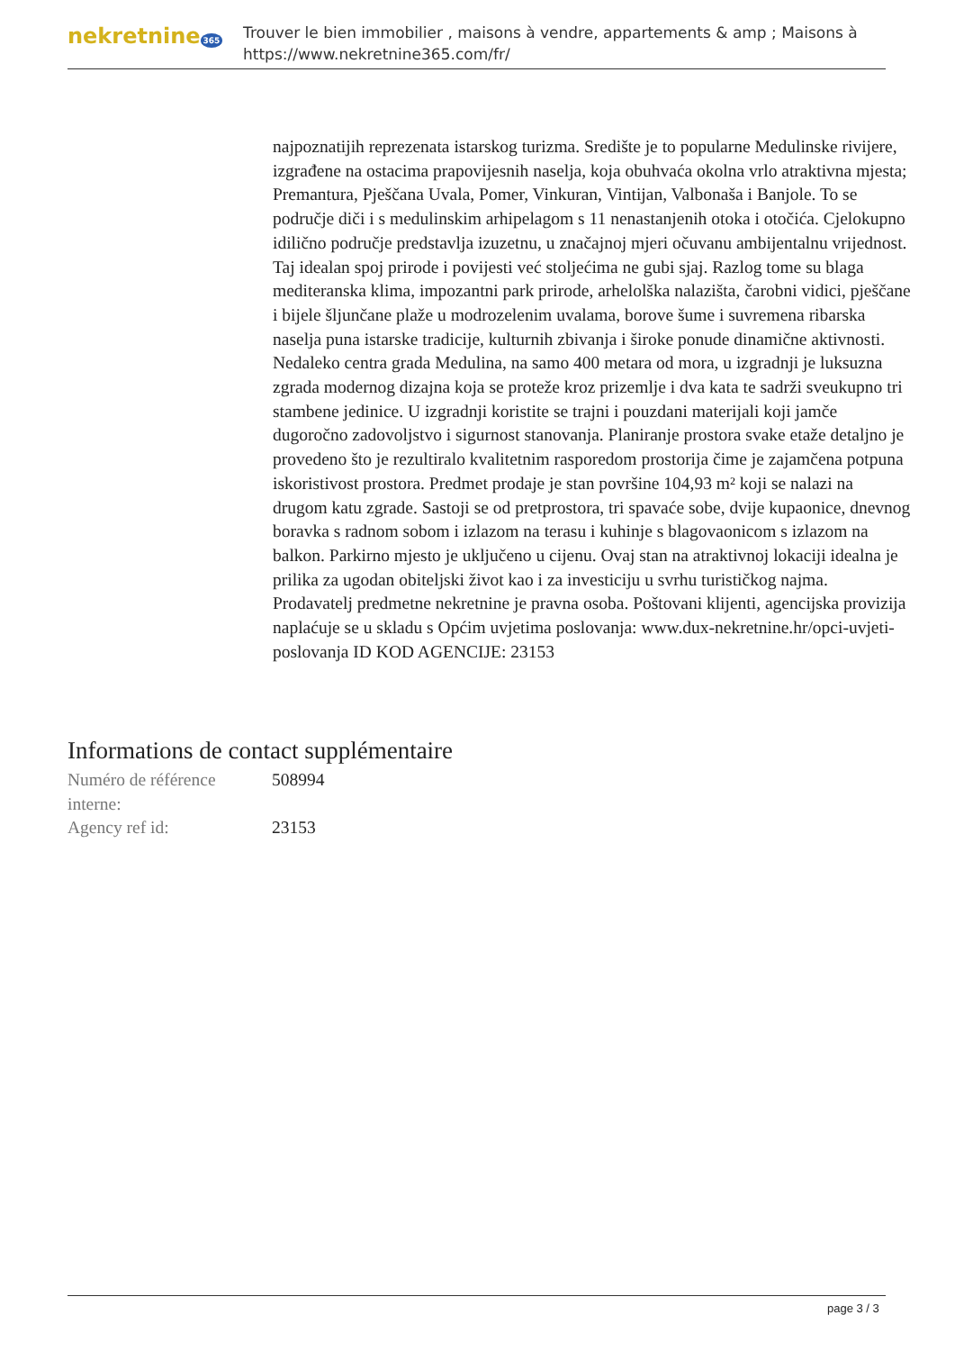nekretnine 365
Trouver le bien immobilier , maisons à vendre, appartements & amp ; Maisons à
https://www.nekretnine365.com/fr/
najpoznatijih reprezenata istarskog turizma. Središte je to popularne Medulinske rivijere, izgrađene na ostacima prapovijesnih naselja, koja obuhvaća okolna vrlo atraktivna mjesta; Premantura, Pješčana Uvala, Pomer, Vinkuran, Vintijan, Valbonaša i Banjole. To se područje diči i s medulinskim arhipelagom s 11 nenastanjenih otoka i otočića. Cjelokupno idilično područje predstavlja izuzetnu, u značajnoj mjeri očuvanu ambijentalnu vrijednost. Taj idealan spoj prirode i povijesti već stoljećima ne gubi sjaj. Razlog tome su blaga mediteranska klima, impozantni park prirode, arhelolška nalazišta, čarobni vidici, pješčane i bijele šljunčane plaže u modrozelenim uvalama, borove šume i suvremena ribarska naselja puna istarske tradicije, kulturnih zbivanja i široke ponude dinamične aktivnosti. Nedaleko centra grada Medulina, na samo 400 metara od mora, u izgradnji je luksuzna zgrada modernog dizajna koja se proteže kroz prizemlje i dva kata te sadrži sveukupno tri stambene jedinice. U izgradnji koristite se trajni i pouzdani materijali koji jamče dugoročno zadovoljstvo i sigurnost stanovanja. Planiranje prostora svake etaže detaljno je provedeno što je rezultiralo kvalitetnim rasporedom prostorija čime je zajamčena potpuna iskoristivost prostora. Predmet prodaje je stan površine 104,93 m² koji se nalazi na drugom katu zgrade. Sastoji se od pretprostora, tri spavaće sobe, dvije kupaonice, dnevnog boravka s radnom sobom i izlazom na terasu i kuhinje s blagovaonicom s izlazom na balkon. Parkirno mjesto je uključeno u cijenu. Ovaj stan na atraktivnoj lokaciji idealna je prilika za ugodan obiteljski život kao i za investiciju u svrhu turističkog najma. Prodavatelj predmetne nekretnine je pravna osoba. Poštovani klijenti, agencijska provizija naplaćuje se u skladu s Općim uvjetima poslovanja: www.dux-nekretnine.hr/opci-uvjeti-poslovanja ID KOD AGENCIJE: 23153
Informations de contact supplémentaire
| Numéro de référence interne: | 508994 |
| Agency ref id: | 23153 |
page 3 / 3